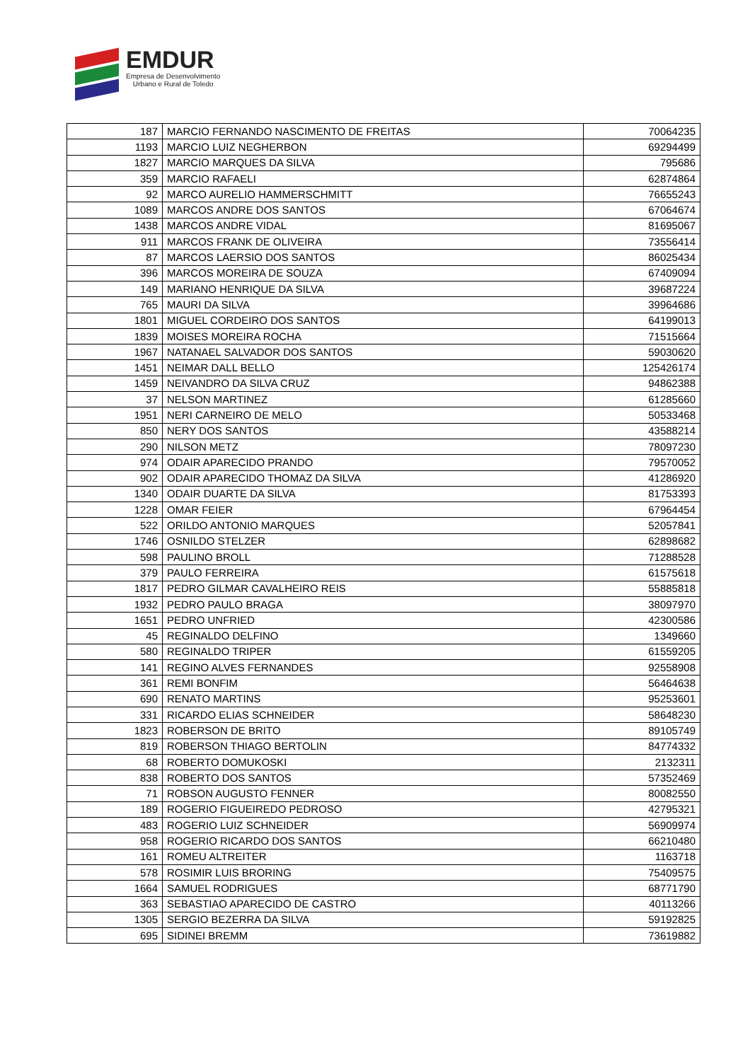EMDUR
Empresa de Desenvolvimento
Urbano e Rural de Toledo
| 187 | MARCIO FERNANDO NASCIMENTO DE FREITAS | 70064235 |
| 1193 | MARCIO LUIZ NEGHERBON | 69294499 |
| 1827 | MARCIO MARQUES DA SILVA | 795686 |
| 359 | MARCIO RAFAELI | 62874864 |
| 92 | MARCO AURELIO HAMMERSCHMITT | 76655243 |
| 1089 | MARCOS ANDRE DOS SANTOS | 67064674 |
| 1438 | MARCOS ANDRE VIDAL | 81695067 |
| 911 | MARCOS FRANK DE OLIVEIRA | 73556414 |
| 87 | MARCOS LAERSIO DOS SANTOS | 86025434 |
| 396 | MARCOS MOREIRA DE SOUZA | 67409094 |
| 149 | MARIANO HENRIQUE DA SILVA | 39687224 |
| 765 | MAURI DA SILVA | 39964686 |
| 1801 | MIGUEL CORDEIRO DOS SANTOS | 64199013 |
| 1839 | MOISES MOREIRA ROCHA | 71515664 |
| 1967 | NATANAEL SALVADOR DOS SANTOS | 59030620 |
| 1451 | NEIMAR DALL BELLO | 125426174 |
| 1459 | NEIVANDRO DA SILVA CRUZ | 94862388 |
| 37 | NELSON MARTINEZ | 61285660 |
| 1951 | NERI CARNEIRO DE MELO | 50533468 |
| 850 | NERY DOS SANTOS | 43588214 |
| 290 | NILSON METZ | 78097230 |
| 974 | ODAIR APARECIDO PRANDO | 79570052 |
| 902 | ODAIR APARECIDO THOMAZ DA SILVA | 41286920 |
| 1340 | ODAIR DUARTE DA SILVA | 81753393 |
| 1228 | OMAR FEIER | 67964454 |
| 522 | ORILDO ANTONIO MARQUES | 52057841 |
| 1746 | OSNILDO STELZER | 62898682 |
| 598 | PAULINO BROLL | 71288528 |
| 379 | PAULO FERREIRA | 61575618 |
| 1817 | PEDRO GILMAR CAVALHEIRO REIS | 55885818 |
| 1932 | PEDRO PAULO BRAGA | 38097970 |
| 1651 | PEDRO UNFRIED | 42300586 |
| 45 | REGINALDO DELFINO | 1349660 |
| 580 | REGINALDO TRIPER | 61559205 |
| 141 | REGINO ALVES FERNANDES | 92558908 |
| 361 | REMI BONFIM | 56464638 |
| 690 | RENATO MARTINS | 95253601 |
| 331 | RICARDO ELIAS SCHNEIDER | 58648230 |
| 1823 | ROBERSON DE BRITO | 89105749 |
| 819 | ROBERSON THIAGO BERTOLIN | 84774332 |
| 68 | ROBERTO DOMUKOSKI | 2132311 |
| 838 | ROBERTO DOS SANTOS | 57352469 |
| 71 | ROBSON AUGUSTO FENNER | 80082550 |
| 189 | ROGERIO FIGUEIREDO PEDROSO | 42795321 |
| 483 | ROGERIO LUIZ SCHNEIDER | 56909974 |
| 958 | ROGERIO RICARDO DOS SANTOS | 66210480 |
| 161 | ROMEU ALTREITER | 1163718 |
| 578 | ROSIMIR LUIS BRORING | 75409575 |
| 1664 | SAMUEL RODRIGUES | 68771790 |
| 363 | SEBASTIAO APARECIDO DE CASTRO | 40113266 |
| 1305 | SERGIO BEZERRA DA SILVA | 59192825 |
| 695 | SIDINEI BREMM | 73619882 |